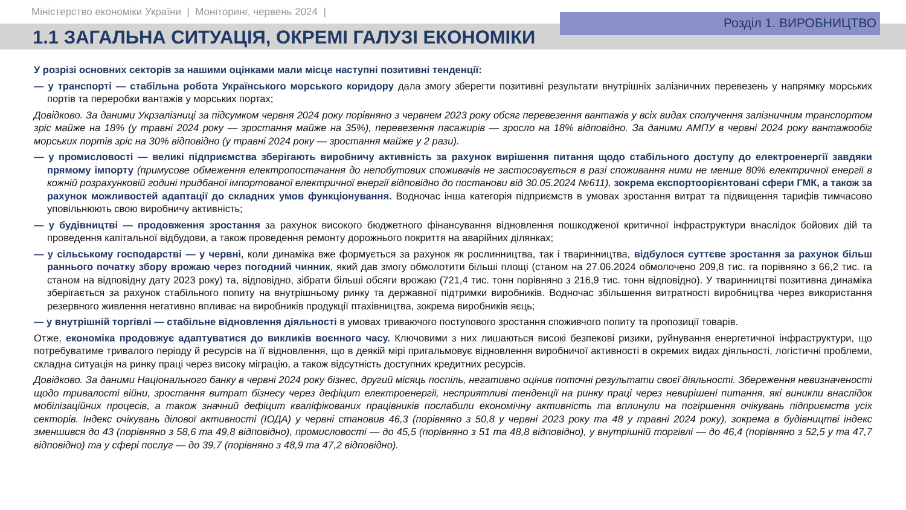Міністерство економіки України | Моніторинг, червень 2024 |
Розділ 1. ВИРОБНИЦТВО
1.1 ЗАГАЛЬНА СИТУАЦІЯ, ОКРЕМІ ГАЛУЗІ ЕКОНОМІКИ
У розрізі основних секторів за нашими оцінками мали місце наступні позитивні тенденції:
— у транспорті — стабільна робота Українського морського коридору дала змогу зберегти позитивні результати внутрішніх залізничних перевезень у напрямку морських портів та переробки вантажів у морських портах;
Довідково. За даними Укрзалізниці за підсумком червня 2024 року порівняно з червнем 2023 року обсяг перевезення вантажів у всіх видах сполучення залізничним транспортом зріс майже на 18% (у травні 2024 року — зростання майже на 35%), перевезення пасажирів — зросло на 18% відповідно. За даними АМПУ в червні 2024 року вантажообіг морських портів зріс на 30% відповідно (у травні 2024 року — зростання майже у 2 рази).
— у промисловості — великі підприємства зберігають виробничу активність за рахунок вирішення питання щодо стабільного доступу до електроенергії завдяки прямому імпорту (примусове обмеження електропостачання до непобутових споживачів не застосовується в разі споживання ними не менше 80% електричної енергії в кожній розрахунковій годині придбаної імпортованої електричної енергії відповідно до постанови від 30.05.2024 №611), зокрема експортоорієнтовані сфери ГМК, а також за рахунок можливостей адаптації до складних умов функціонування. Водночас інша категорія підприємств в умовах зростання витрат та підвищення тарифів тимчасово уповільнюють свою виробничу активність;
— у будівництві — продовження зростання за рахунок високого бюджетного фінансування відновлення пошкодженої критичної інфраструктури внаслідок бойових дій та проведення капітальної відбудови, а також проведення ремонту дорожнього покриття на аварійних ділянках;
— у сільському господарстві — у червні, коли динаміка вже формується за рахунок як рослинництва, так і тваринництва, відбулося суттєве зростання за рахунок більш раннього початку збору врожаю через погодний чинник, який дав змогу обмолотити більші площі (станом на 27.06.2024 обмолочено 209,8 тис. га порівняно з 66,2 тис. га станом на відповідну дату 2023 року) та, відповідно, зібрати більші обсяги врожаю (721,4 тис. тонн порівняно з 216,9 тис. тонн відповідно). У тваринництві позитивна динаміка зберігається за рахунок стабільного попиту на внутрішньому ринку та державної підтримки виробників. Водночас збільшення витратності виробництва через використання резервного живлення негативно впливає на виробників продукції птахівництва, зокрема виробників яєць;
— у внутрішній торгівлі — стабільне відновлення діяльності в умовах триваючого поступового зростання споживчого попиту та пропозиції товарів.
Отже, економіка продовжує адаптуватися до викликів воєнного часу. Ключовими з них лишаються високі безпекові ризики, руйнування енергетичної інфраструктури, що потребуватиме тривалого періоду й ресурсів на її відновлення, що в деякій мірі пригальмовує відновлення виробничої активності в окремих видах діяльності, логістичні проблеми, складна ситуація на ринку праці через високу міграцію, а також відсутність доступних кредитних ресурсів.
Довідково. За даними Національного банку в червні 2024 року бізнес, другий місяць поспіль, негативно оцінив поточні результати своєї діяльності. Збереження невизначеності щодо тривалості війни, зростання витрат бізнесу через дефіцит електроенергії, несприятливі тенденції на ринку праці через невирішені питання, які виникли внаслідок мобілізаційних процесів, а також значний дефіцит кваліфікованих працівників послабили економічну активність та вплинули на погіршення очікувань підприємств усіх секторів. Індекс очікувань ділової активності (ІОДА) у червні становив 46,3 (порівняно з 50,8 у червні 2023 року та 48 у травні 2024 року), зокрема в будівництві індекс зменшився до 43 (порівняно з 58,6 та 49,8 відповідно), промисловості — до 45,5 (порівняно з 51 та 48,8 відповідно), у внутрішній торгівлі — до 46,4 (порівняно з 52,5 у та 47,7 відповідно) та у сфері послуг — до 39,7 (порівняно з 48,9 та 47,2 відповідно).